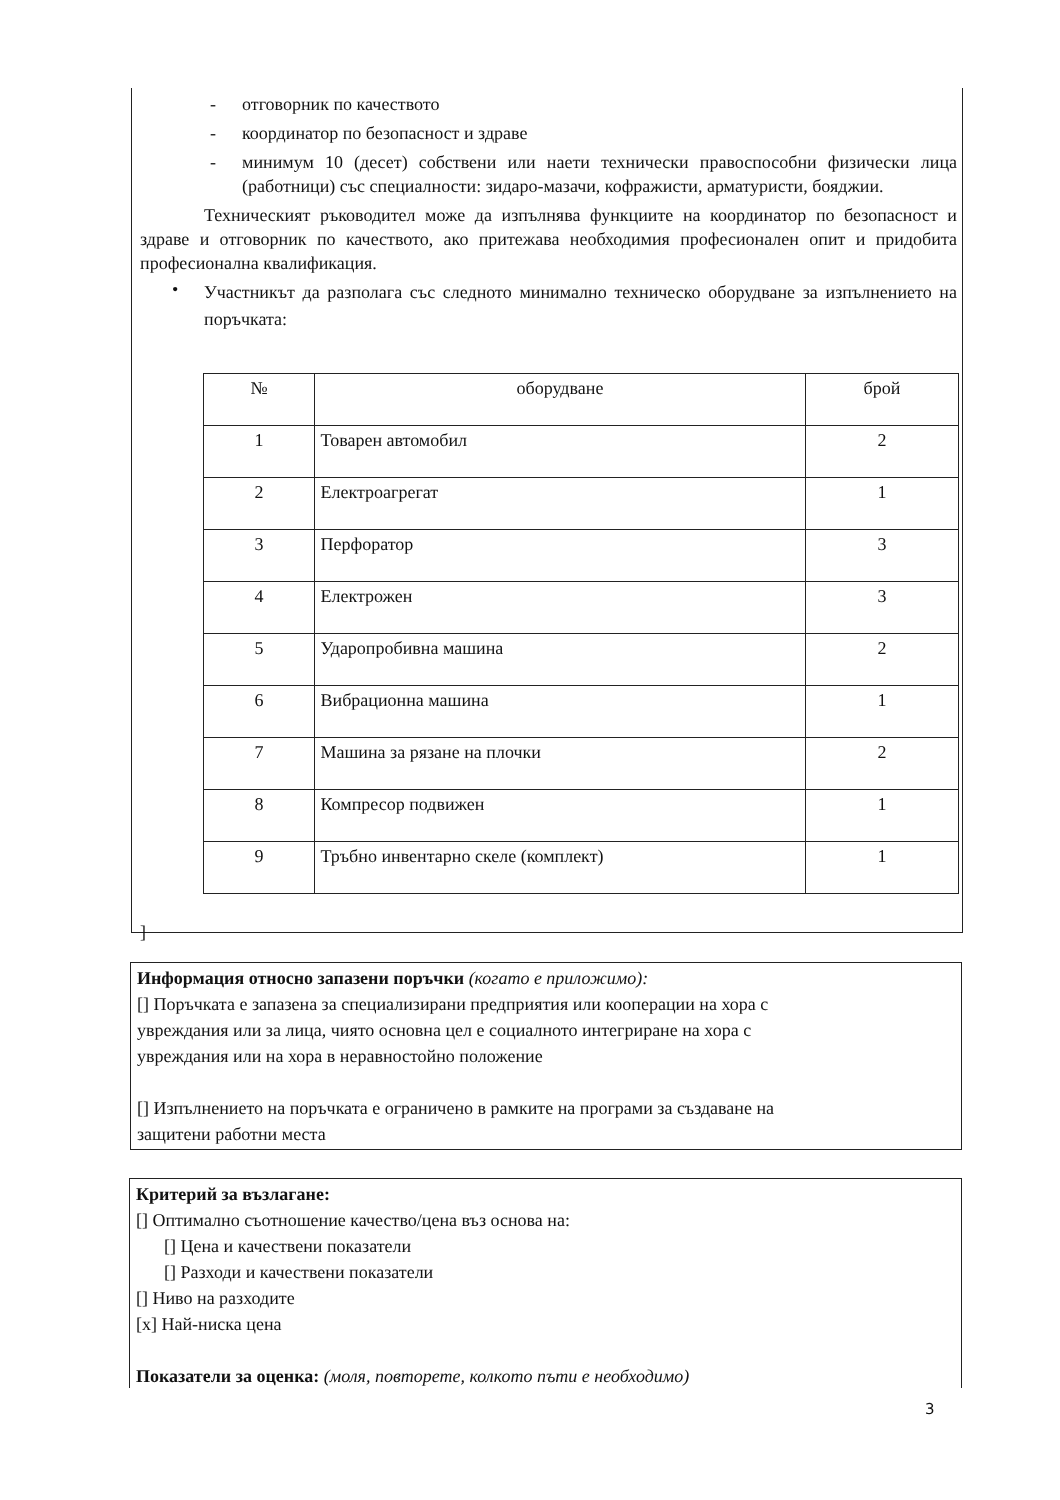- отговорник по качеството
- координатор по безопасност и здраве
-
минимум 10 (десет) собствени или наети технически правоспособни физически лица (работници) със специалности: зидаро-мазачи, кофражисти, арматуристи, бояджии.
Техническият ръководител може да изпълнява функциите на координатор по безопасност и здраве и отговорник по качеството, ако притежава необходимия професионален опит и придобита професионална квалификация.
•
Участникът да разполага със следното минимално техническо оборудване за изпълнението на поръчката:
| № | оборудване | брой |
| --- | --- | --- |
| 1 | Товарен автомобил | 2 |
| 2 | Електроагрегат | 1 |
| 3 | Перфоратор | 3 |
| 4 | Електрожен | 3 |
| 5 | Ударопробивна машина | 2 |
| 6 | Вибрационна машина | 1 |
| 7 | Машина за рязане на плочки | 2 |
| 8 | Компресор подвижен | 1 |
| 9 | Тръбно инвентарно скеле (комплект) | 1 |
]
Информация относно запазени поръчки (когато е приложимо):
[] Поръчката е запазена за специализирани предприятия или кооперации на хора с
увреждания или за лица, чиято основна цел е социалното интегриране на хора с
увреждания или на хора в неравностойно положение
[] Изпълнението на поръчката е ограничено в рамките на програми за създаване на
защитени работни места
Критерий за възлагане:
[] Оптимално съотношение качество/цена въз основа на:
[] Цена и качествени показатели
[] Разходи и качествени показатели
[] Ниво на разходите
[x] Най-ниска цена
Показатели за оценка: (моля, повторете, колкото пъти е необходимо)
3